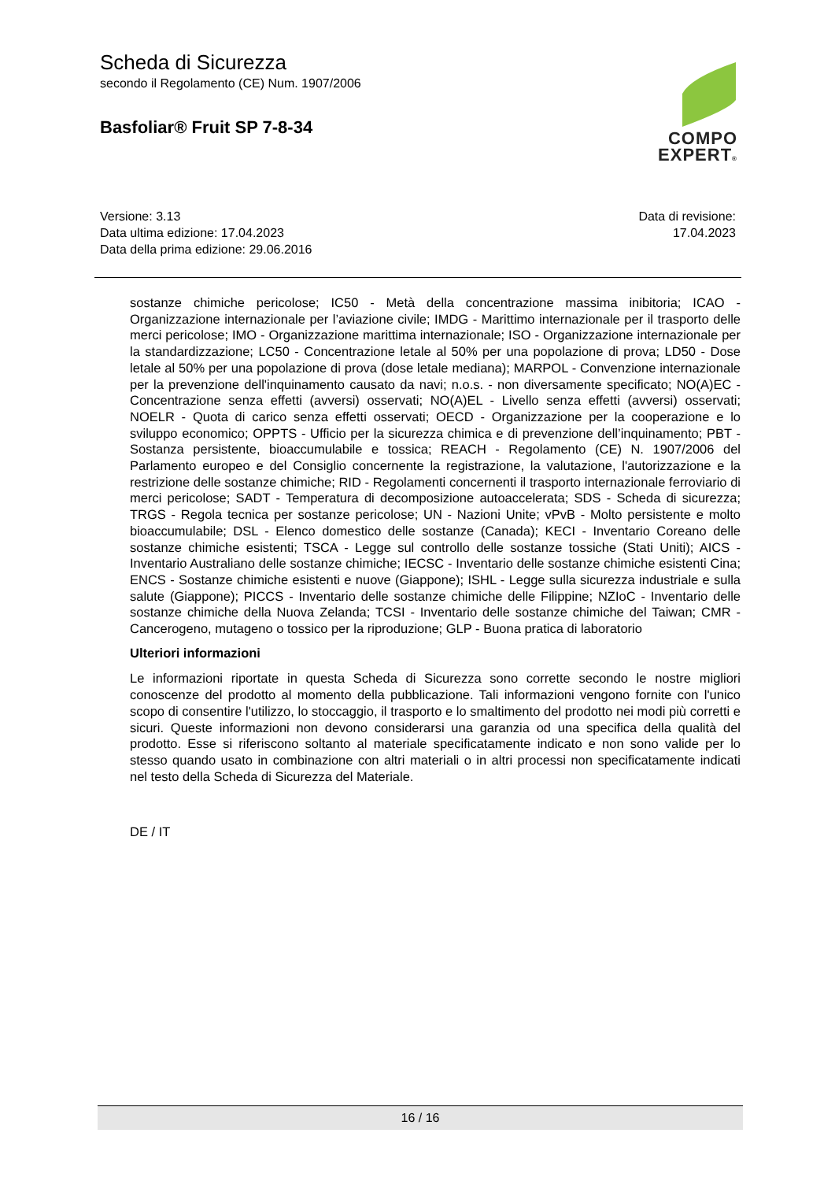Scheda di Sicurezza
secondo il Regolamento (CE) Num. 1907/2006
Basfoliar® Fruit SP 7-8-34
COMPO
EXPERT®
Versione: 3.13
Data ultima edizione: 17.04.2023
Data della prima edizione: 29.06.2016
Data di revisione:
17.04.2023
sostanze chimiche pericolose; IC50 - Metà della concentrazione massima inibitoria; ICAO - Organizzazione internazionale per l’aviazione civile; IMDG - Marittimo internazionale per il trasporto delle merci pericolose; IMO - Organizzazione marittima internazionale; ISO - Organizzazione internazionale per la standardizzazione; LC50 - Concentrazione letale al 50% per una popolazione di prova; LD50 - Dose letale al 50% per una popolazione di prova (dose letale mediana); MARPOL - Convenzione internazionale per la prevenzione dell'inquinamento causato da navi; n.o.s. - non diversamente specificato; NO(A)EC - Concentrazione senza effetti (avversi) osservati; NO(A)EL - Livello senza effetti (avversi) osservati; NOELR - Quota di carico senza effetti osservati; OECD - Organizzazione per la cooperazione e lo sviluppo economico; OPPTS - Ufficio per la sicurezza chimica e di prevenzione dell’inquinamento; PBT - Sostanza persistente, bioaccumulabile e tossica; REACH - Regolamento (CE) N. 1907/2006 del Parlamento europeo e del Consiglio concernente la registrazione, la valutazione, l'autorizzazione e la restrizione delle sostanze chimiche; RID - Regolamenti concernenti il trasporto internazionale ferroviario di merci pericolose; SADT - Temperatura di decomposizione autoaccelerata; SDS - Scheda di sicurezza; TRGS - Regola tecnica per sostanze pericolose; UN - Nazioni Unite; vPvB - Molto persistente e molto bioaccumulabile; DSL - Elenco domestico delle sostanze (Canada); KECI - Inventario Coreano delle sostanze chimiche esistenti; TSCA - Legge sul controllo delle sostanze tossiche (Stati Uniti); AICS - Inventario Australiano delle sostanze chimiche; IECSC - Inventario delle sostanze chimiche esistenti Cina; ENCS - Sostanze chimiche esistenti e nuove (Giappone); ISHL - Legge sulla sicurezza industriale e sulla salute (Giappone); PICCS - Inventario delle sostanze chimiche delle Filippine; NZIoC - Inventario delle sostanze chimiche della Nuova Zelanda; TCSI - Inventario delle sostanze chimiche del Taiwan; CMR - Cancerogeno, mutageno o tossico per la riproduzione; GLP - Buona pratica di laboratorio
Ulteriori informazioni
Le informazioni riportate in questa Scheda di Sicurezza sono corrette secondo le nostre migliori conoscenze del prodotto al momento della pubblicazione. Tali informazioni vengono fornite con l'unico scopo di consentire l'utilizzo, lo stoccaggio, il trasporto e lo smaltimento del prodotto nei modi più corretti e sicuri. Queste informazioni non devono considerarsi una garanzia od una specifica della qualità del prodotto. Esse si riferiscono soltanto al materiale specificatamente indicato e non sono valide per lo stesso quando usato in combinazione con altri materiali o in altri processi non specificatamente indicati nel testo della Scheda di Sicurezza del Materiale.
DE / IT
16 / 16